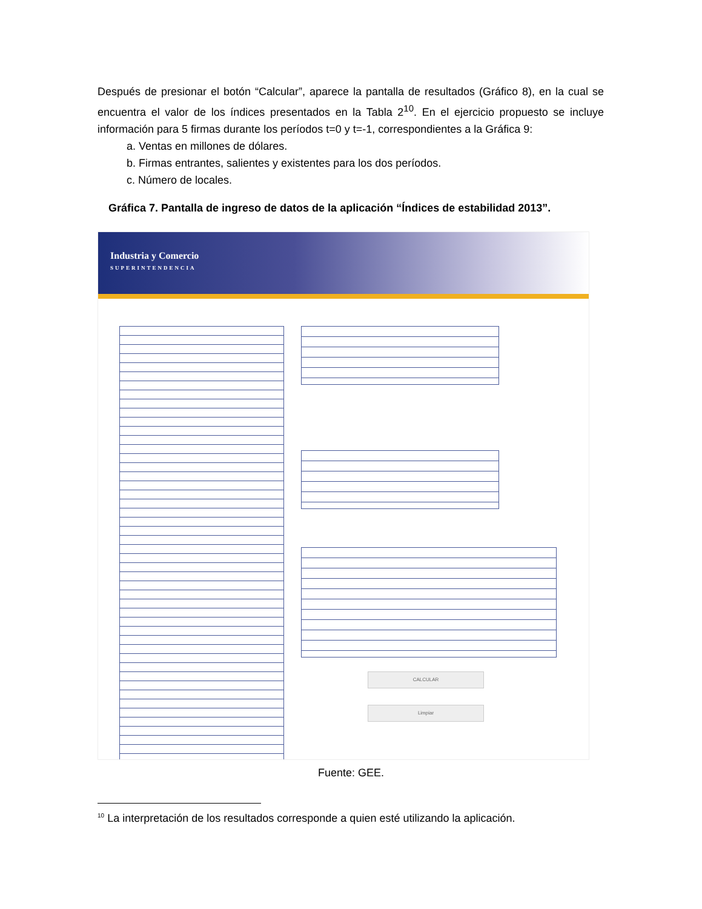Después de presionar el botón “Calcular”, aparece la pantalla de resultados (Gráfico 8), en la cual se encuentra el valor de los índices presentados en la Tabla 2<sup>10</sup>. En el ejercicio propuesto se incluye información para 5 firmas durante los períodos t=0 y t=-1, correspondientes a la Gráfica 9:
a. Ventas en millones de dólares.
b. Firmas entrantes, salientes y existentes para los dos períodos.
c. Número de locales.
Gráfica 7. Pantalla de ingreso de datos de la aplicación “Índices de estabilidad 2013”.
Industria y Comercio
SUPERINTENDENCIA
CALCULAR
Limpiar
Fuente: GEE.
<sup>10</sup> La interpretación de los resultados corresponde a quien esté utilizando la aplicación.